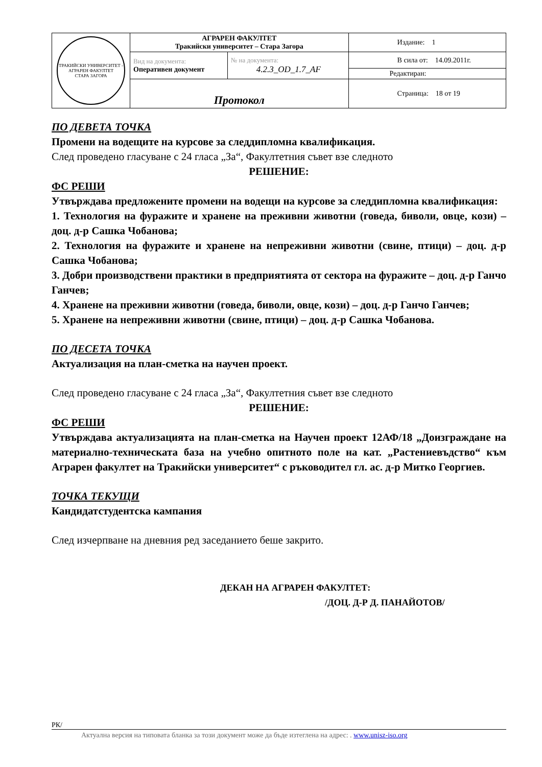| ТРАКИЙСКИ УНИВЕРСИТЕТ - АГРАРЕН ФАКУЛТЕТ СТАРА ЗАГОРА | АГРАРЕН ФАКУЛТЕТ Тракийски университет – Стара Загора | | Издание: 1 |
| | Вид на документа: Оперативен документ | № на документа: 4.2.3_OD_1.7_AF | В сила от: 14.09.2011г. |
| | | | Редактиран: |
| | Протокол | | Страница: 18 от 19 |
ПО ДЕВЕТА ТОЧКА
Промени на водещите на курсове за следдипломна квалификация.
След проведено гласуване с 24 гласа „За“, Факултетния съвет взе следното
РЕШЕНИЕ:
ФС РЕШИ
Утвърждава предложените промени на водещи на курсове за следдипломна квалификация:
1. Технология на фуражите и хранене на преживни животни (говеда, биволи, овце, кози) – доц. д-р Сашка Чобанова;
2. Технология на фуражите и хранене на непреживни животни (свине, птици) – доц. д-р Сашка Чобанова;
3. Добри производствени практики в предприятията от сектора на фуражите – доц. д-р Ганчо Ганчев;
4. Хранене на преживни животни (говеда, биволи, овце, кози) – доц. д-р Ганчо Ганчев;
5. Хранене на непреживни животни (свине, птици) – доц. д-р Сашка Чобанова.
ПО ДЕСЕТА ТОЧКА
Актуализация на план-сметка на научен проект.
След проведено гласуване с 24 гласа „За“, Факултетния съвет взе следното
РЕШЕНИЕ:
ФС РЕШИ
Утвърждава актуализацията на план-сметка на Научен проект 12АФ/18 „Доизграждане на материално-техническата база на учебно опитното поле на кат. „Растениевъдство“ към Аграрен факултет на Тракийски университет“ с ръководител гл. ас. д-р Митко Георгиев.
ТОЧКА ТЕКУЩИ
Кандидатстудентска кампания
След изчерпване на дневния ред заседанието беше закрито.
ДЕКАН НА АГРАРЕН ФАКУЛТЕТ:
/ДОЦ. Д-Р Д. ПАНАЙОТОВ/
РК/
Актуална версия на типовата бланка за този документ може да бъде изтеглена на адрес: . www.unisz-iso.org